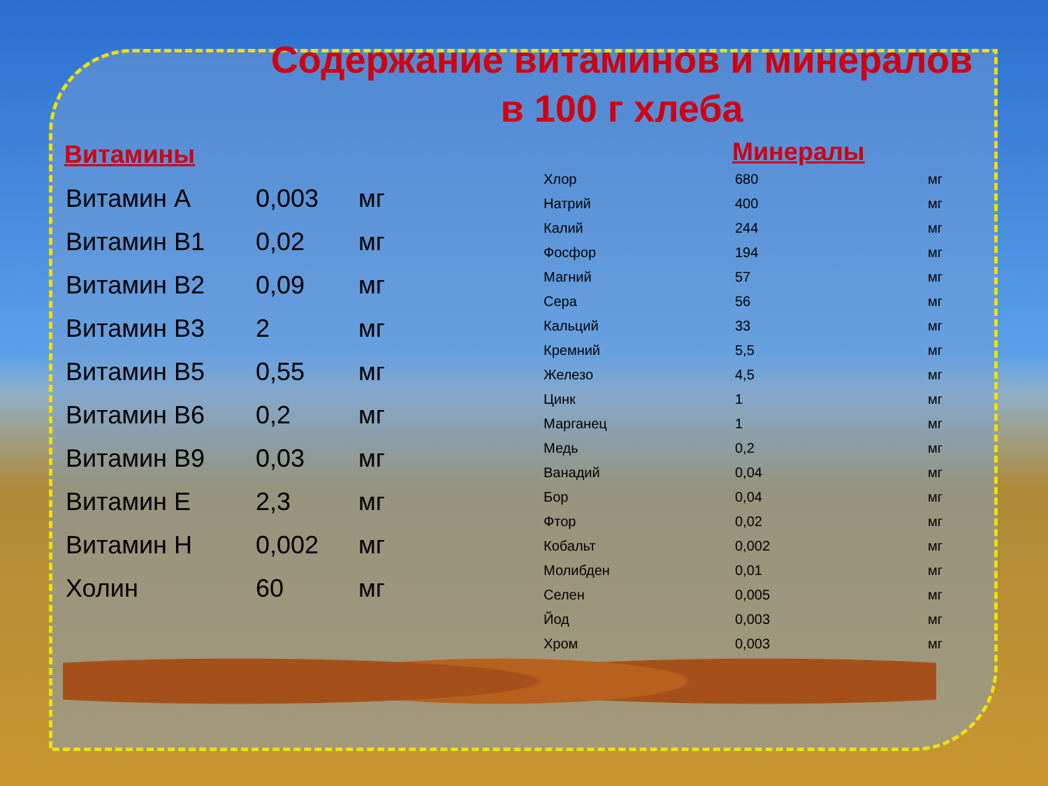Содержание витаминов и минералов
в 100 г хлеба
Витамины
| Витамин А | 0,003 | мг |
| Витамин В1 | 0,02 | мг |
| Витамин В2 | 0,09 | мг |
| Витамин В3 | 2 | мг |
| Витамин В5 | 0,55 | мг |
| Витамин В6 | 0,2 | мг |
| Витамин В9 | 0,03 | мг |
| Витамин Е | 2,3 | мг |
| Витамин Н | 0,002 | мг |
| Холин | 60 | мг |
Минералы
| Хлор | 680 | мг |
| Натрий | 400 | мг |
| Калий | 244 | мг |
| Фосфор | 194 | мг |
| Магний | 57 | мг |
| Сера | 56 | мг |
| Кальций | 33 | мг |
| Кремний | 5,5 | мг |
| Железо | 4,5 | мг |
| Цинк | 1 | мг |
| Марганец | 1 | мг |
| Медь | 0,2 | мг |
| Ванадий | 0,04 | мг |
| Бор | 0,04 | мг |
| Фтор | 0,02 | мг |
| Кобальт | 0,002 | мг |
| Молибден | 0,01 | мг |
| Селен | 0,005 | мг |
| Йод | 0,003 | мг |
| Хром | 0,003 | мг |